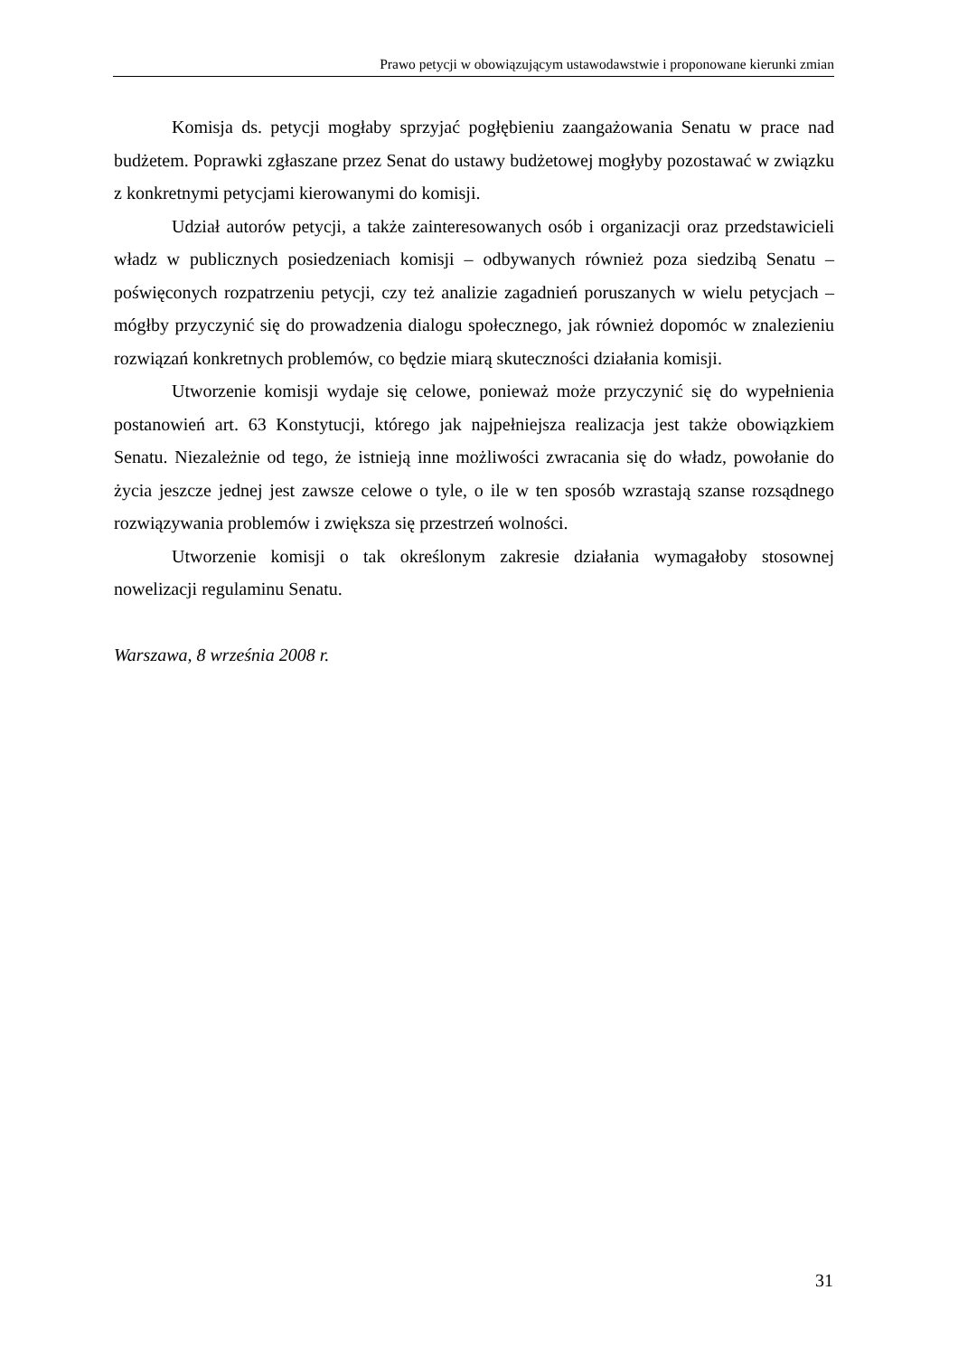Prawo petycji w obowiązującym ustawodawstwie i proponowane kierunki zmian
Komisja ds. petycji mogłaby sprzyjać pogłębieniu zaangażowania Senatu w prace nad budżetem. Poprawki zgłaszane przez Senat do ustawy budżetowej mogłyby pozostawać w związku z konkretnymi petycjami kierowanymi do komisji.
Udział autorów petycji, a także zainteresowanych osób i organizacji oraz przedstawicieli władz w publicznych posiedzeniach komisji – odbywanych również poza siedzibą Senatu – poświęconych rozpatrzeniu petycji, czy też analizie zagadnień poruszanych w wielu petycjach – mógłby przyczynić się do prowadzenia dialogu społecznego, jak również dopomóc w znalezieniu rozwiązań konkretnych problemów, co będzie miarą skuteczności działania komisji.
Utworzenie komisji wydaje się celowe, ponieważ może przyczynić się do wypełnienia postanowień art. 63 Konstytucji, którego jak najpełniejsza realizacja jest także obowiązkiem Senatu. Niezależnie od tego, że istnieją inne możliwości zwracania się do władz, powołanie do życia jeszcze jednej jest zawsze celowe o tyle, o ile w ten sposób wzrastają szanse rozsądnego rozwiązywania problemów i zwiększa się przestrzeń wolności.
Utworzenie komisji o tak określonym zakresie działania wymagałoby stosownej nowelizacji regulaminu Senatu.
Warszawa, 8 września 2008 r.
31